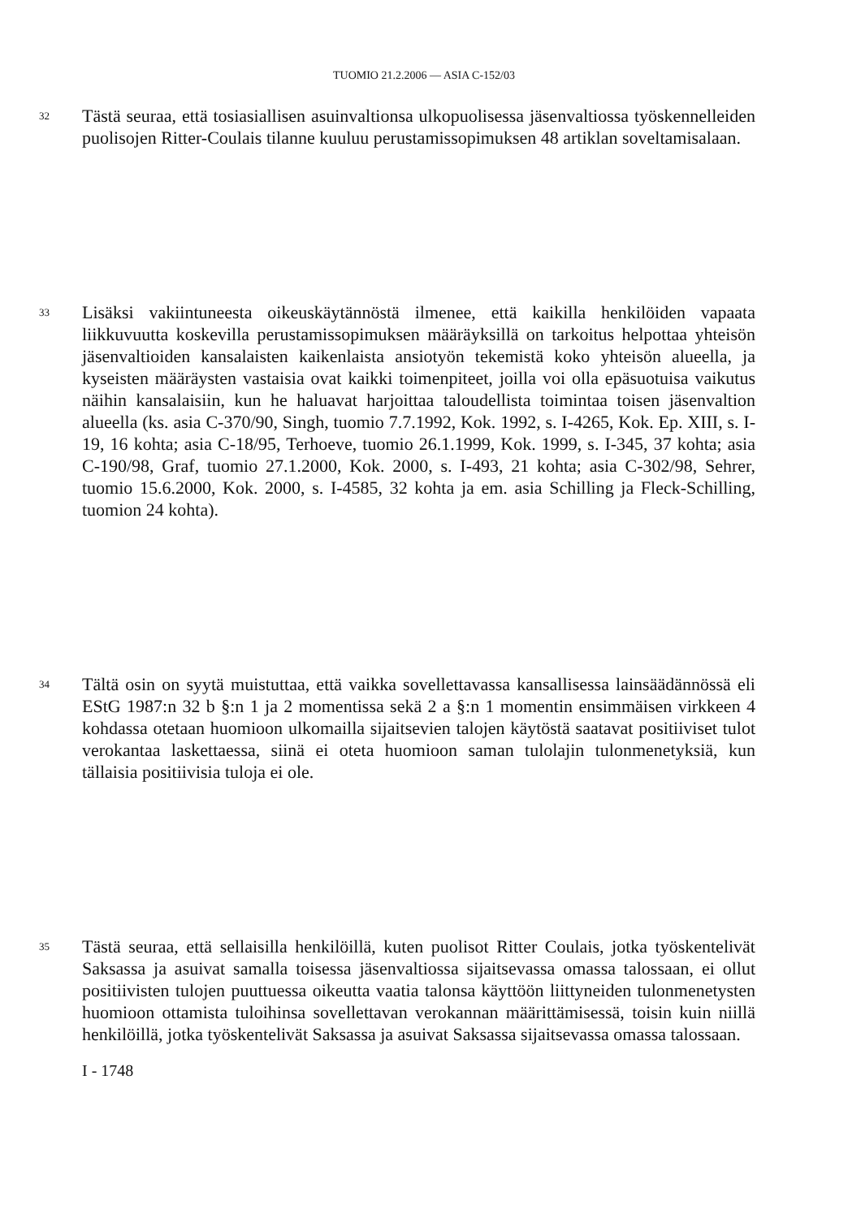TUOMIO 21.2.2006 — ASIA C-152/03
32
Tästä seuraa, että tosiasiallisen asuinvaltionsa ulkopuolisessa jäsenvaltiossa työskennelleiden puolisojen Ritter-Coulais tilanne kuuluu perustamissopimuksen 48 artiklan soveltamisalaan.
33
Lisäksi vakiintuneesta oikeuskäytännöstä ilmenee, että kaikilla henkilöiden vapaata liikkuvuutta koskevilla perustamissopimuksen määräyksillä on tarkoitus helpottaa yhteisön jäsenvaltioiden kansalaisten kaikenlaista ansiotyön tekemistä koko yhteisön alueella, ja kyseisten määräysten vastaisia ovat kaikki toimenpiteet, joilla voi olla epäsuotuisa vaikutus näihin kansalaisiin, kun he haluavat harjoittaa taloudellista toimintaa toisen jäsenvaltion alueella (ks. asia C-370/90, Singh, tuomio 7.7.1992, Kok. 1992, s. I-4265, Kok. Ep. XIII, s. I-19, 16 kohta; asia C-18/95, Terhoeve, tuomio 26.1.1999, Kok. 1999, s. I-345, 37 kohta; asia C-190/98, Graf, tuomio 27.1.2000, Kok. 2000, s. I-493, 21 kohta; asia C-302/98, Sehrer, tuomio 15.6.2000, Kok. 2000, s. I-4585, 32 kohta ja em. asia Schilling ja Fleck-Schilling, tuomion 24 kohta).
34
Tältä osin on syytä muistuttaa, että vaikka sovellettavassa kansallisessa lainsäädännössä eli EStG 1987:n 32 b §:n 1 ja 2 momentissa sekä 2 a §:n 1 momentin ensimmäisen virkkeen 4 kohdassa otetaan huomioon ulkomailla sijaitsevien talojen käytöstä saatavat positiiviset tulot verokantaa laskettaessa, siinä ei oteta huomioon saman tulolajin tulonmenetyksiä, kun tällaisia positiivisia tuloja ei ole.
35
Tästä seuraa, että sellaisilla henkilöillä, kuten puolisot Ritter Coulais, jotka työskentelivät Saksassa ja asuivat samalla toisessa jäsenvaltiossa sijaitsevassa omassa talossaan, ei ollut positiivisten tulojen puuttuessa oikeutta vaatia talonsa käyttöön liittyneiden tulonmenetysten huomioon ottamista tuloihinsa sovellettavan verokannan määrittämisessä, toisin kuin niillä henkilöillä, jotka työskentelivät Saksassa ja asuivat Saksassa sijaitsevassa omassa talossaan.
I - 1748